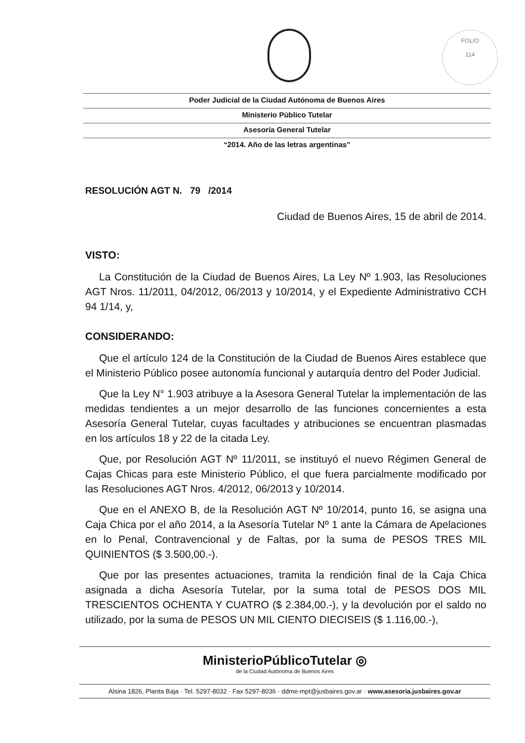FOLIO
114
Poder Judicial de la Ciudad Autónoma de Buenos Aires
Ministerio Público Tutelar
Asesoría General Tutelar
“2014. Año de las letras argentinas”
RESOLUCIÓN AGT N. 79 /2014
Ciudad de Buenos Aires, 15 de abril de 2014.
VISTO:
La Constitución de la Ciudad de Buenos Aires, La Ley Nº 1.903, las Resoluciones AGT Nros. 11/2011, 04/2012, 06/2013 y 10/2014, y el Expediente Administrativo CCH 94 1/14, y,
CONSIDERANDO:
Que el artículo 124 de la Constitución de la Ciudad de Buenos Aires establece que el Ministerio Público posee autonomía funcional y autarquía dentro del Poder Judicial.
Que la Ley N° 1.903 atribuye a la Asesora General Tutelar la implementación de las medidas tendientes a un mejor desarrollo de las funciones concernientes a esta Asesoría General Tutelar, cuyas facultades y atribuciones se encuentran plasmadas en los artículos 18 y 22 de la citada Ley.
Que, por Resolución AGT Nº 11/2011, se instituyó el nuevo Régimen General de Cajas Chicas para este Ministerio Público, el que fuera parcialmente modificado por las Resoluciones AGT Nros. 4/2012, 06/2013 y 10/2014.
Que en el ANEXO B, de la Resolución AGT Nº 10/2014, punto 16, se asigna una Caja Chica por el año 2014, a la Asesoría Tutelar Nº 1 ante la Cámara de Apelaciones en lo Penal, Contravencional y de Faltas, por la suma de PESOS TRES MIL QUINIENTOS ($ 3.500,00.-).
Que por las presentes actuaciones, tramita la rendición final de la Caja Chica asignada a dicha Asesoría Tutelar, por la suma total de PESOS DOS MIL TRESCIENTOS OCHENTA Y CUATRO ($ 2.384,00.-), y la devolución por el saldo no utilizado, por la suma de PESOS UN MIL CIENTO DIECISEIS ($ 1.116,00.-),
MinisterioPúblicoTutelar ◎
de la Ciudad Autónoma de Buenos Aires
Alsina 1826, Planta Baja · Tel. 5297-8032 · Fax 5297-8036 · ddme-mpt@jusbaires.gov.ar · www.asesoria.jusbaires.gov.ar